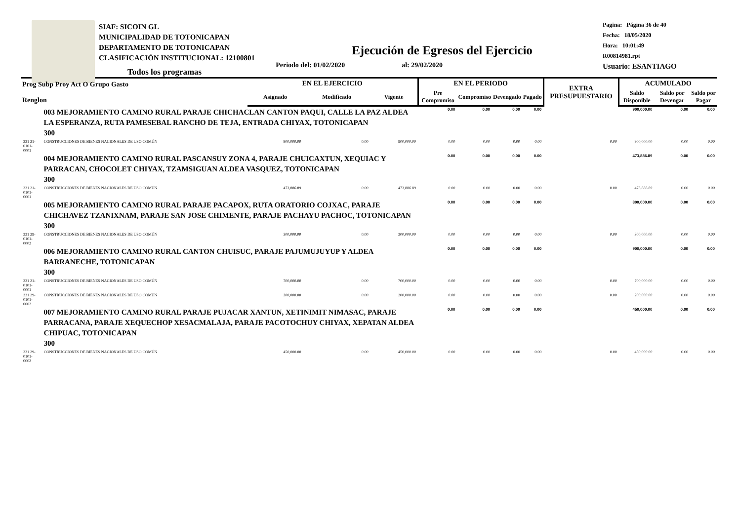SIAF: SICOIN GL
MUNICIPALIDAD DE TOTONICAPAN
DEPARTAMENTO DE TOTONICAPAN
CLASIFICACIÓN INSTITUCIONAL: 12100801
Pagina: Página 36 de 40
Fecha: 18/05/2020
Hora: 10:01:49
R00814981.rpt
Usuario: ESANTIAGO
Ejecución de Egresos del Ejercicio
Todos los programas Periodo del: 01/02/2020 al: 29/02/2020
| Prog Subp Proy Act O Grupo Gasto Renglon | | EN EL EJERCICIO | | | EN EL PERIODO | | | | EXTRA PRESUPUESTARIO | ACUMULADO | | |
| --- | --- | --- | --- | --- | --- | --- | --- | --- | --- | --- | --- | --- |
| | | Asignado | Modificado | Vigente | Pre Compromiso | Compromiso | Devengado | Pagado | | Saldo Disponible | Saldo por Devengar | Saldo por Pagar |
| | 003 MEJORAMIENTO CAMINO RURAL PARAJE CHICHACLAN CANTON PAQUI, CALLE LA PAZ ALDEA LA ESPERANZA, RUTA PAMESEBAL RANCHO DE TEJA, ENTRADA CHIYAX, TOTONICAPAN 300 | | | | 0.00 | 0.00 | 0.00 | 0.00 | | 900,000.00 | 0.00 | 0.00 |
| 331 21-0101-0001 | CONSTRUCCIONES DE BIENES NACIONALES DE USO COMÚN | 900,000.00 | 0.00 | 900,000.00 | 0.00 | 0.00 | 0.00 | 0.00 | 0.00 | 900,000.00 | 0.00 | 0.00 |
| | 004 MEJORAMIENTO CAMINO RURAL PASCANSUY ZONA 4, PARAJE CHUICAXTUN, XEQUIAC Y PARRACAN, CHOCOLET CHIYAX, TZAMSIGUAN ALDEA VASQUEZ, TOTONICAPAN 300 | | | | 0.00 | 0.00 | 0.00 | 0.00 | | 473,886.89 | 0.00 | 0.00 |
| 331 21-0101-0001 | CONSTRUCCIONES DE BIENES NACIONALES DE USO COMÚN | 473,886.89 | 0.00 | 473,886.89 | 0.00 | 0.00 | 0.00 | 0.00 | 0.00 | 473,886.89 | 0.00 | 0.00 |
| | 005 MEJORAMIENTO CAMINO RURAL PARAJE PACAPOX, RUTA ORATORIO COJXAC, PARAJE CHICHAVEZ TZANIXNAM, PARAJE SAN JOSE CHIMENTE, PARAJE PACHAYU PACHOC, TOTONICAPAN 300 | | | | 0.00 | 0.00 | 0.00 | 0.00 | | 300,000.00 | 0.00 | 0.00 |
| 331 29-0101-0002 | CONSTRUCCIONES DE BIENES NACIONALES DE USO COMÚN | 300,000.00 | 0.00 | 300,000.00 | 0.00 | 0.00 | 0.00 | 0.00 | 0.00 | 300,000.00 | 0.00 | 0.00 |
| | 006 MEJORAMIENTO CAMINO RURAL CANTON CHUISUC, PARAJE PAJUMUJUYUP Y ALDEA BARRANECHE, TOTONICAPAN 300 | | | | 0.00 | 0.00 | 0.00 | 0.00 | | 900,000.00 | 0.00 | 0.00 |
| 331 21-0101-0001 | CONSTRUCCIONES DE BIENES NACIONALES DE USO COMÚN | 700,000.00 | 0.00 | 700,000.00 | 0.00 | 0.00 | 0.00 | 0.00 | 0.00 | 700,000.00 | 0.00 | 0.00 |
| 331 29-0101-0002 | CONSTRUCCIONES DE BIENES NACIONALES DE USO COMÚN | 200,000.00 | 0.00 | 200,000.00 | 0.00 | 0.00 | 0.00 | 0.00 | 0.00 | 200,000.00 | 0.00 | 0.00 |
| | 007 MEJORAMIENTO CAMINO RURAL PARAJE PUJACAR XANTUN, XETINIMIT NIMASAC, PARAJE PARRACANA, PARAJE XEQUECHOP XESACMALAJA, PARAJE PACOTOCHUY CHIYAX, XEPATAN ALDEA CHIPUAC, TOTONICAPAN 300 | | | | 0.00 | 0.00 | 0.00 | 0.00 | | 450,000.00 | 0.00 | 0.00 |
| 331 29-0101-0002 | CONSTRUCCIONES DE BIENES NACIONALES DE USO COMÚN | 450,000.00 | 0.00 | 450,000.00 | 0.00 | 0.00 | 0.00 | 0.00 | 0.00 | 450,000.00 | 0.00 | 0.00 |